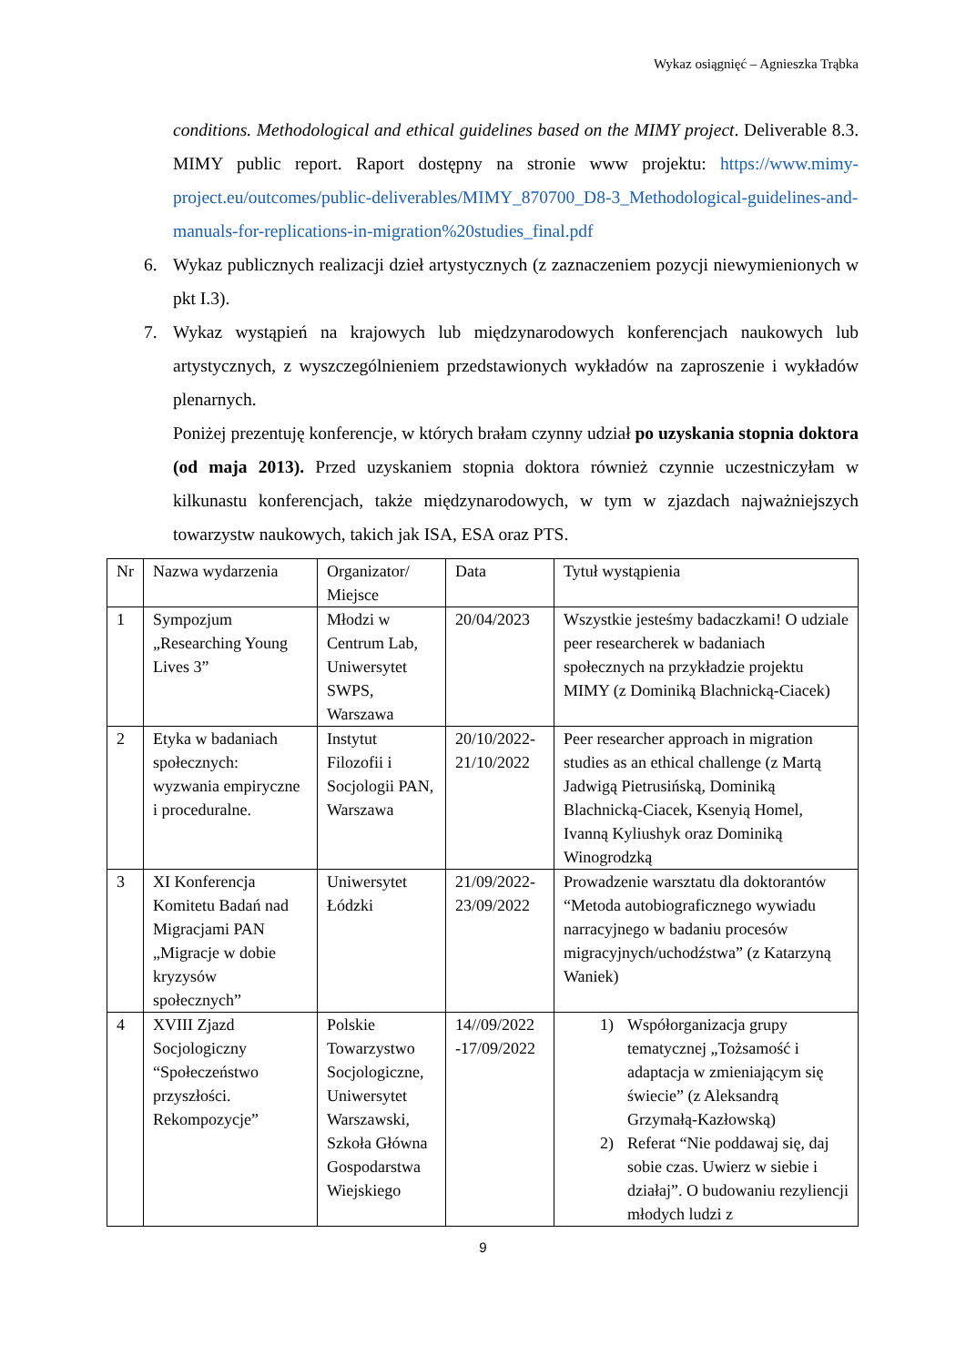Wykaz osiągnięć – Agnieszka Trąbka
conditions. Methodological and ethical guidelines based on the MIMY project. Deliverable 8.3. MIMY public report. Raport dostępny na stronie www projektu: https://www.mimy-project.eu/outcomes/public-deliverables/MIMY_870700_D8-3_Methodological-guidelines-and-manuals-for-replications-in-migration%20studies_final.pdf
6. Wykaz publicznych realizacji dzieł artystycznych (z zaznaczeniem pozycji niewymienionych w pkt I.3).
7. Wykaz wystąpień na krajowych lub międzynarodowych konferencjach naukowych lub artystycznych, z wyszczególnieniem przedstawionych wykładów na zaproszenie i wykładów plenarnych.
Poniżej prezentuję konferencje, w których brałam czynny udział po uzyskania stopnia doktora (od maja 2013). Przed uzyskaniem stopnia doktora również czynnie uczestniczyłam w kilkunastu konferencjach, także międzynarodowych, w tym w zjazdach najważniejszych towarzystw naukowych, takich jak ISA, ESA oraz PTS.
| Nr | Nazwa wydarzenia | Organizator/ Miejsce | Data | Tytuł wystąpienia |
| 1 | Sympozjum „Researching Young Lives 3” | Młodzi w Centrum Lab, Uniwersytet SWPS, Warszawa | 20/04/2023 | Wszystkie jesteśmy badaczkami! O udziale peer researcherek w badaniach społecznych na przykładzie projektu MIMY (z Dominiką Blachnicką-Ciacek) |
| 2 | Etyka w badaniach społecznych: wyzwania empiryczne i proceduralne. | Instytut Filozofii i Socjologii PAN, Warszawa | 20/10/2022-21/10/2022 | Peer researcher approach in migration studies as an ethical challenge (z Martą Jadwigą Pietrusińską, Dominiką Blachnicką-Ciacek, Ksenyią Homel, Ivanną Kyliushyk oraz Dominiką Winogrodzką |
| 3 | XI Konferencja Komitetu Badań nad Migracjami PAN „Migracje w dobie kryzysów społecznych” | Uniwersytet Łódzki | 21/09/2022-23/09/2022 | Prowadzenie warsztatu dla doktorantów “Metoda autobiograficznego wywiadu narracyjnego w badaniu procesów migracyjnych/uchodźstwa” (z Katarzyną Waniek) |
| 4 | XVIII Zjazd Socjologiczny “Społeczeństwo przyszłości. Rekompozycje” | Polskie Towarzystwo Socjologiczne, Uniwersytet Warszawski, Szkoła Główna Gospodarstwa Wiejskiego | 14//09/2022 -17/09/2022 | 1) Współorganizacja grupy tematycznej „Tożsamość i adaptacja w zmieniającym się świecie” (z Aleksandrą Grzymałą-Kazłowską) 2) Referat “Nie poddawaj się, daj sobie czas. Uwierz w siebie i działaj”. O budowaniu rezyliencji młodych ludzi z |
9